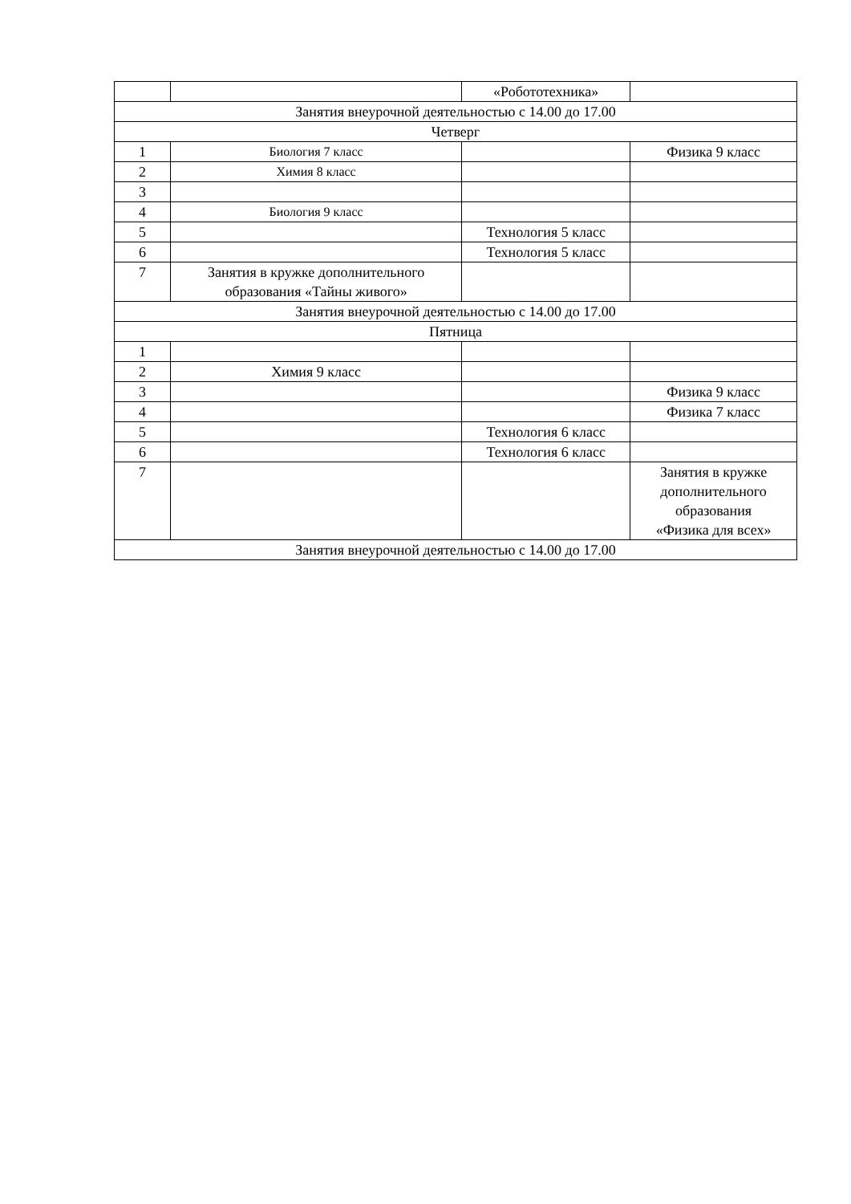| | | «Робототехника» | |
| Занятия внеурочной деятельностью с 14.00 до 17.00 | | | |
| Четверг | | | |
| 1 | Биология 7 класс | | Физика 9 класс |
| 2 | Химия 8 класс | | |
| 3 | | | |
| 4 | Биология 9 класс | | |
| 5 | | Технология 5 класс | |
| 6 | | Технология 5 класс | |
| 7 | Занятия в кружке дополнительного образования «Тайны живого» | | |
| Занятия внеурочной деятельностью с 14.00 до 17.00 | | | |
| Пятница | | | |
| 1 | | | |
| 2 | Химия 9 класс | | |
| 3 | | | Физика 9 класс |
| 4 | | | Физика 7 класс |
| 5 | | Технология 6 класс | |
| 6 | | Технология 6 класс | |
| 7 | | | Занятия в кружке дополнительного образования «Физика для всех» |
| Занятия внеурочной деятельностью с 14.00 до 17.00 | | | |